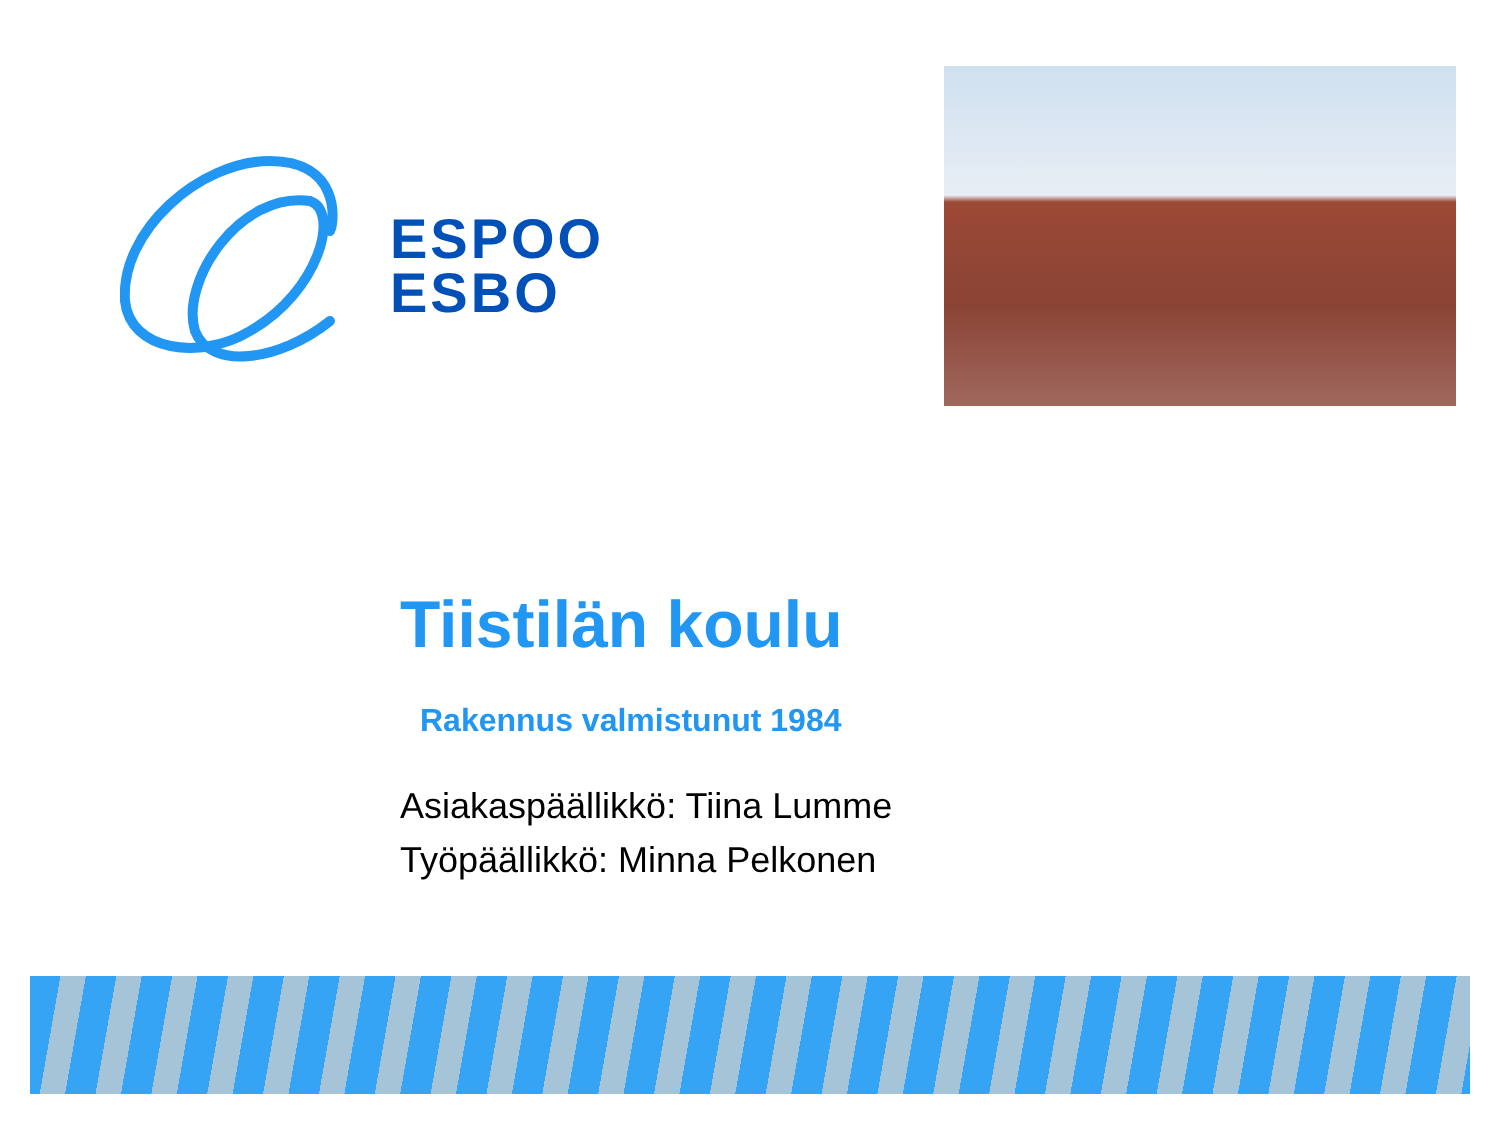ESPOO
ESBO
Tiistilän koulu
Rakennus valmistunut 1984
Asiakaspäällikkö: Tiina Lumme
Työpäällikkö: Minna Pelkonen